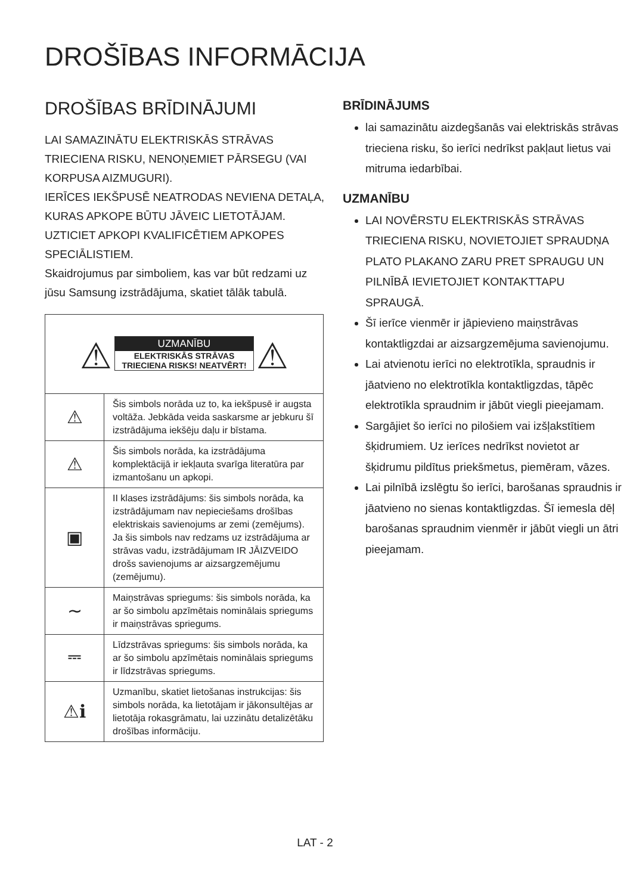DROŠĪBAS INFORMĀCIJA
DROŠĪBAS BRĪDINĀJUMI
LAI SAMAZINĀTU ELEKTRISKĀS STRĀVAS TRIECIENA RISKU, NENOŅEMIET PĀRSEGU (VAI KORPUSA AIZMUGURI).
IERĪCES IEKŠPUSĒ NEATRODAS NEVIENA DETAĻA, KURAS APKOPE BŪTU JĀVEIC LIETOTĀJAM. UZTICIET APKOPI KVALIFICĒTIEM APKOPES SPECIĀLISTIEM.
Skaidrojumus par simboliem, kas var būt redzami uz jūsu Samsung izstrādājuma, skatiet tālāk tabulā.
| ⚠ UZMANĪBU ELEKTRISKĀS STRĀVAS TRIECIENA RISKS! NEATVĒRT! ⚠ | |
| ⚠ | Šis simbols norāda uz to, ka iekšpusē ir augsta voltāža. Jebkāda veida saskarsme ar jebkuru šī izstrādājuma iekšēju daļu ir bīstama. |
| ⚠ | Šis simbols norāda, ka izstrādājuma komplektācijā ir iekļauta svarīga literatūra par izmantošanu un apkopi. |
| ▣ | II klases izstrādājums: šis simbols norāda, ka izstrādājumam nav nepieciešams drošības elektriskais savienojums ar zemi (zemējums). Ja šis simbols nav redzams uz izstrādājuma ar strāvas vadu, izstrādājumam IR JĀIZVEIDO drošs savienojums ar aizsargzemējumu (zemējumu). |
| ∼ | Maiņstrāvas spriegums: šis simbols norāda, ka ar šo simbolu apzīmētais nominālais spriegums ir maiņstrāvas spriegums. |
| ⎓ | Līdzstrāvas spriegums: šis simbols norāda, ka ar šo simbolu apzīmētais nominālais spriegums ir līdzstrāvas spriegums. |
| ⚠ℹ | Uzmanību, skatiet lietošanas instrukcijas: šis simbols norāda, ka lietotājam ir jākonsultējas ar lietotāja rokasgrāmatu, lai uzzinātu detalizētāku drošības informāciju. |
BRĪDINĀJUMS
lai samazinātu aizdegšanās vai elektriskās strāvas trieciena risku, šo ierīci nedrīkst pakļaut lietus vai mitruma iedarbībai.
UZMANĪBU
LAI NOVĒRSTU ELEKTRISKĀS STRĀVAS TRIECIENA RISKU, NOVIETOJIET SPRAUDŅA PLATO PLAKANO ZARU PRET SPRAUGU UN PILNĪBĀ IEVIETOJIET KONTAKTTAPU SPRAUGĀ.
Šī ierīce vienmēr ir jāpievieno maiņstrāvas kontaktligzdai ar aizsargzemējuma savienojumu.
Lai atvienotu ierīci no elektrotīkla, spraudnis ir jāatvieno no elektrotīkla kontaktligzdas, tāpēc elektrotīkla spraudnim ir jābūt viegli pieejamam.
Sargājiet šo ierīci no pilošiem vai izšļakstītiem šķidrumiem. Uz ierīces nedrīkst novietot ar šķidrumu pildītus priekšmetus, piemēram, vāzes.
Lai pilnībā izslēgtu šo ierīci, barošanas spraudnis ir jāatvieno no sienas kontaktligzdas. Šī iemesla dēļ barošanas spraudnim vienmēr ir jābūt viegli un ātri pieejamam.
LAT - 2